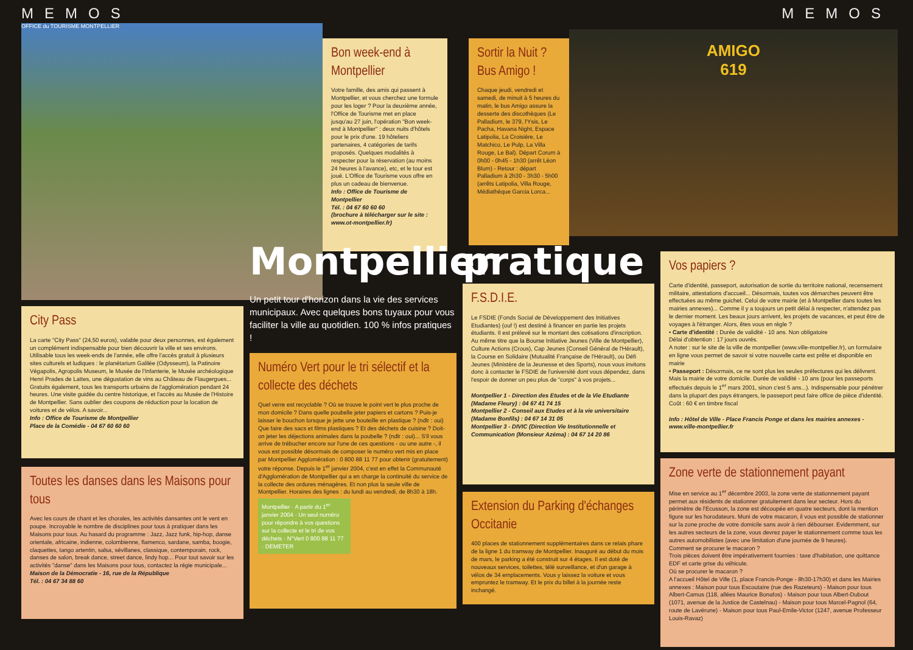MEMOS
OFFICE du TOURISME MONTPELLIER
Bon week-end à Montpellier
Votre famille, des amis qui passent à Montpellier, et vous cherchez une formule pour les loger ? Pour la deuxième année, l'Office de Tourisme met en place jusqu'au 27 juin, l'opération "Bon week-end à Montpellier" : deux nuits d'hôtels pour le prix d'une. 19 hôteliers partenaires, 4 catégories de tarifs proposés. Quelques modalités à respecter pour la réservation (au moins 24 heures à l'avance), etc, et le tour est joué. L'Office de Tourisme vous offre en plus un cadeau de bienvenue.
Info : Office de Tourisme de Montpellier
Tél. : 04 67 60 60 60
(brochure à télécharger sur le site : www.ot-montpellier.fr)
City Pass
La carte "City Pass" (24,50 euros), valable pour deux personnes, est également un complément indispensable pour bien découvrir la ville et ses environs. Utilisable tous les week-ends de l'année, elle offre l'accès gratuit à plusieurs sites culturels et ludiques : le planétarium Galilée (Odysseum), la Patinoire Végapolis, Agropolis Museum, le Musée de l'Infanterie, le Musée archéologique Henri Prades de Lattes, une dégustation de vins au Château de Flaugergues... Gratuits également, tous les transports urbains de l'agglomération pendant 24 heures. Une visite guidée du centre historique, et l'accès au Musée de l'Histoire de Montpellier. Sans oublier des coupons de réduction pour la location de voitures et de vélos. A savoir...
Info : Office de Tourisme de Montpellier
Place de la Comédie - 04 67 60 60 60
Toutes les danses dans les Maisons pour tous
Avec les cours de chant et les chorales, les activités dansantes ont le vent en poupe. Incroyable le nombre de disciplines pour tous à pratiquer dans les Maisons pour tous. Au hasard du programme : Jazz, Jazz funk, hip-hop, danse orientale, africaine, indienne, colombienne, flamenco, sardane, samba, boogie, claquettes, tango artentin, salsa, sévillanes, classique, contemporain, rock, danses de salon, break dance, street dance, lindy hop... Pour tout savoir sur les activités "danse" dans les Maisons pour tous, contactez la régie municipale...
Maison de la Démocratie - 16, rue de la République
Tél. : 04 67 34 88 60
Montpellier
Un petit tour d'horizon dans la vie des services municipaux. Avec quelques bons tuyaux pour vous faciliter la ville au quotidien. 100 % infos pratiques !
Numéro Vert pour le tri sélectif et la collecte des déchets
Quel verre est recyclable ? Où se trouve le point vert le plus proche de mon domicile ? Dans quelle poubelle jeter papiers et cartons ? Puis-je laisser le bouchon lorsque je jette une bouteille en plastique ? (ndlr : oui) Que faire des sacs et films plastiques ? Et des déchets de cuisine ? Doit-on jeter les déjections animales dans la poubelle ? (ndlr : oui)... S'il vous arrive de trébucher encore sur l'une de ces questions - ou une autre -, il vous est possible désormais de composer le numéro vert mis en place par Montpellier Agglomération : 0 800 88 11 77 pour obtenir (gratuitement) votre réponse. Depuis le 1<sup>er</sup> janvier 2004, c'est en effet la Communauté d'Agglomération de Montpellier qui a en charge la continuité du service de la collecte des ordures ménagères. Et non plus la seule ville de Montpellier. Horaires des lignes : du lundi au vendredi, de 8h30 à 18h.
Montpellier · A partir du 1<sup>er</sup> janvier 2004 · Un seul numéro pour répondre à vos questions sur la collecte et le tri de vos déchets · N°Vert 0 800 88 11 77 · DEMETER
MEMOS
Sortir la Nuit ? Bus Amigo !
Chaque jeudi, vendredi et samedi, de minuit à 5 heures du matin, le bus Amigo assure la desserte des discothèques (Le Palladium, le 379, l'Ysis, Le Pacha, Havana Night, Espace Latipolia, La Croisière, Le Matchico, Le Pulp, La Villa Rouge, Le Bal). Départ Corum à 0h00 - 0h45 - 1h30 (arrêt Léon Blum) - Retour : départ Palladium à 2h30 - 3h30 - 5h00 (arrêts Latipolia, Villa Rouge, Médiathèque Garcia Lorca...
AMIGO
619
pratique
F.S.D.I.E.
Le FSDIE (Fonds Social de Développement des Initiatives Etudiantes) (ouf !) est destiné à financer en partie les projets étudiants. Il est prélevé sur le montant des cotisations d'inscription. Au même titre que la Bourse Initiative Jeunes (Ville de Montpellier), Culture Actions (Crous), Cap Jeunes (Conseil Général de l'Hérault), la Course en Solidaire (Mutualité Française de l'Hérault), ou Défi Jeunes (Ministère de la Jeunesse et des Sports), nous vous invitons donc à contacter le FSDIE de l'université dont vous dépendez, dans l'espoir de donner un peu plus de "corps" à vos projets...
Montpellier 1 - Direction des Etudes et de la Vie Etudiante (Madame Fleury) : 04 67 41 74 15
Montpellier 2 - Conseil aux Etudes et à la vie universitaire (Madame Bonfils) : 04 67 14 31 05
Montpellier 3 - DIVIC (Direction Vie Institutionnelle et Communication (Monsieur Azéma) : 04 67 14 20 86
Extension du Parking d'échanges Occitanie
400 places de stationnement supplémentaires dans ce relais phare de la ligne 1 du tramway de Montpellier. Inauguré au début du mois de mars, le parking a été construit sur 4 étages. Il est doté de nouveaux services, toilettes, télé surveillance, et d'un garage à vélos de 34 emplacements. Vous y laissez la voiture et vous empruntez le tramway. Et le prix du billet à la journée reste inchangé.
Vos papiers ?
Carte d'identité, passeport, autorisation de sortie du territoire national, recensement militaire, attestations d'accueil... Désormais, toutes vos démarches peuvent être effectuées au même guichet. Celui de votre mairie (et à Montpellier dans toutes les mairies annexes)... Comme il y a toujours un petit délai à respecter, n'attendez pas le dernier moment. Les beaux jours arrivent, les projets de vacances, et peut être de voyages à l'étranger. Alors, êtes vous en règle ?
• Carte d'identité : Durée de validité - 10 ans. Non obligatoire
Délai d'obtention : 17 jours ouvrés.
A noter : sur le site de la ville de montpellier (www.ville-montpellier.fr), un formulaire en ligne vous permet de savoir si votre nouvelle carte est prête et disponible en mairie
• Passeport : Désormais, ce ne sont plus les seules préfectures qui les délivrent. Mais la mairie de votre domicile. Durée de validité - 10 ans (pour les passeports effectués depuis le 1<sup>er</sup> mars 2001, sinon c'est 5 ans...). Indispensable pour pénétrer dans la plupart des pays étrangers, le passeport peut faire office de pièce d'identité. Coût : 60 € en timbre fiscal
Info : Hôtel de Ville - Place Francis Ponge et dans les mairies annexes - www.ville-montpellier.fr
Zone verte de stationnement payant
Mise en service au 1<sup>er</sup> décembre 2003, la zone verte de stationnement payant permet aux résidents de stationner gratuitement dans leur secteur. Hors du périmètre de l'Ecusson, la zone est découpée en quatre secteurs, dont la mention figure sur les horodateurs. Muni de votre macaron, il vous est possible de stationner sur la zone proche de votre domicile sans avoir à rien débourser. Evidemment, sur les autres secteurs de la zone, vous devrez payer le stationnement comme tous les autres automobilistes (avec une limitation d'une journée de 9 heures).
Comment se procurer le macaron ?
Trois pièces doivent être impérativement fournies : taxe d'habitation, une quittance EDF et carte grise du véhicule.
Où se procurer le macaron ?
A l'accueil Hôtel de Ville (1, place Francis-Ponge - 8h30-17h30) et dans les Mairies annexes : Maison pour tous Escoutaïre (rue des Razeteurs) - Maison pour tous Albert-Camus (118, allées Maurice Bonafos) - Maison pour tous Albert-Dubout (1071, avenue de la Justice de Castelnau) - Maison pour tous Marcel-Pagnol (64, route de Lavérune) - Maison pour tous Paul-Emile-Victor (1247, avenue Professeur Louis-Ravaz)